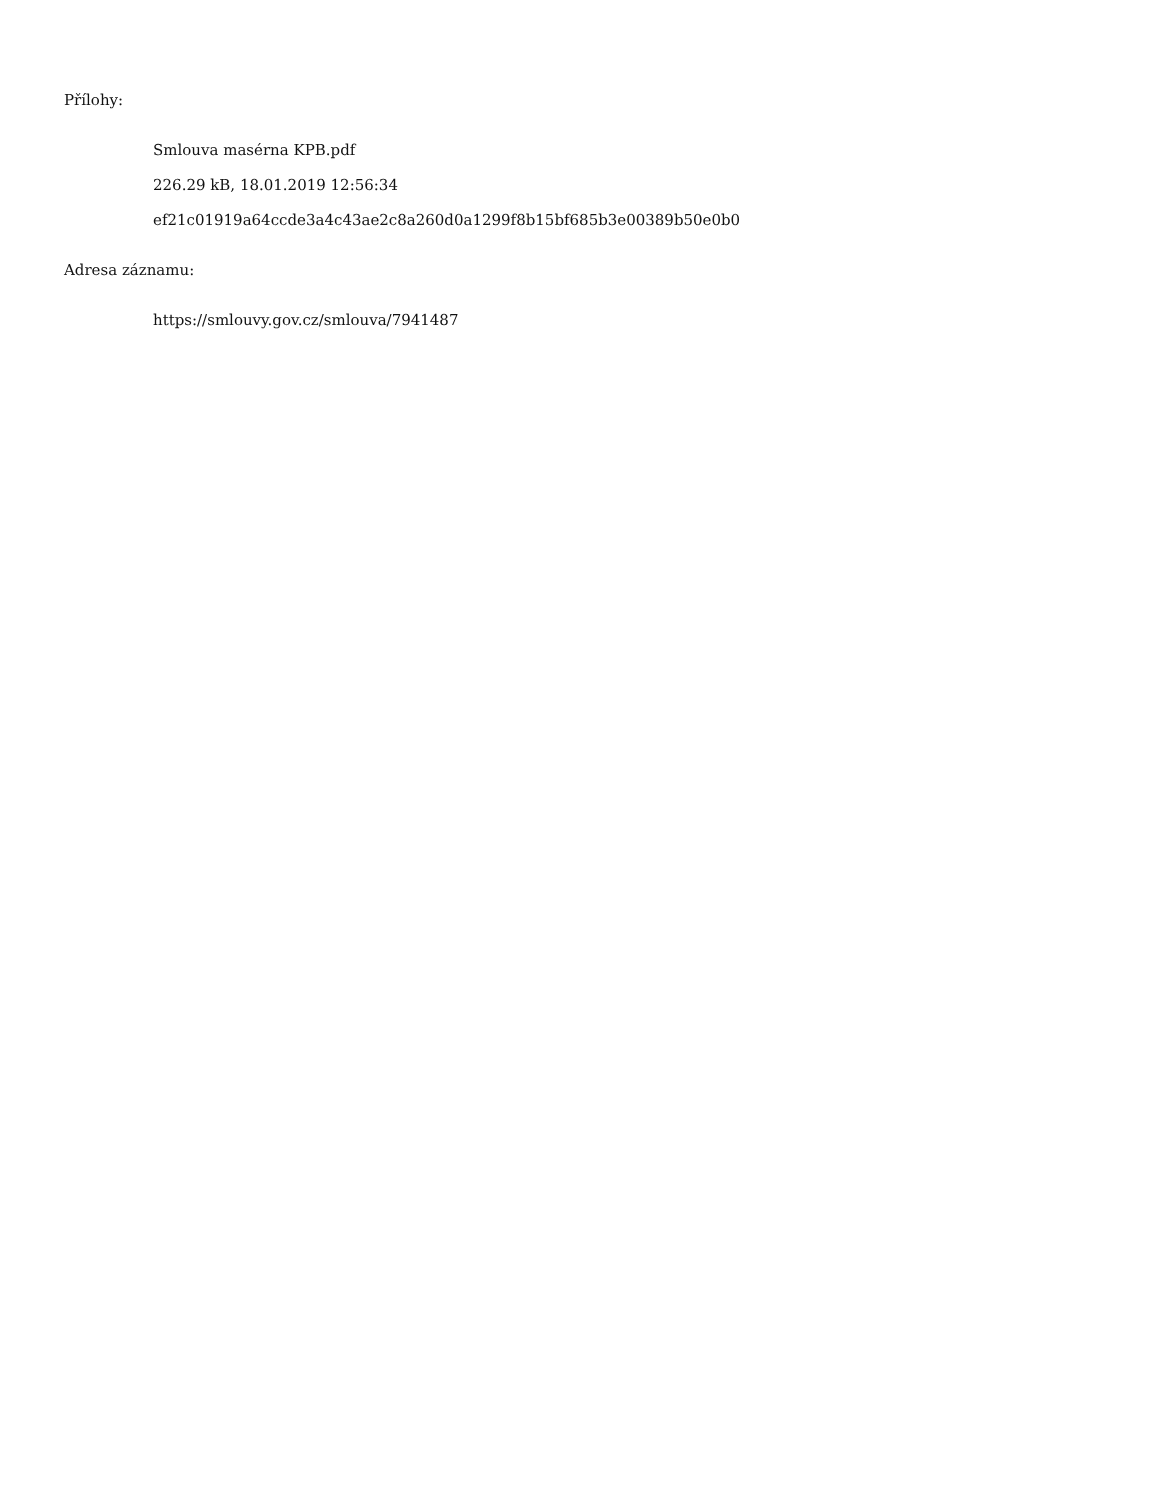Přílohy:
Smlouva masérna KPB.pdf
226.29 kB, 18.01.2019 12:56:34
ef21c01919a64ccde3a4c43ae2c8a260d0a1299f8b15bf685b3e00389b50e0b0
Adresa záznamu:
https://smlouvy.gov.cz/smlouva/7941487